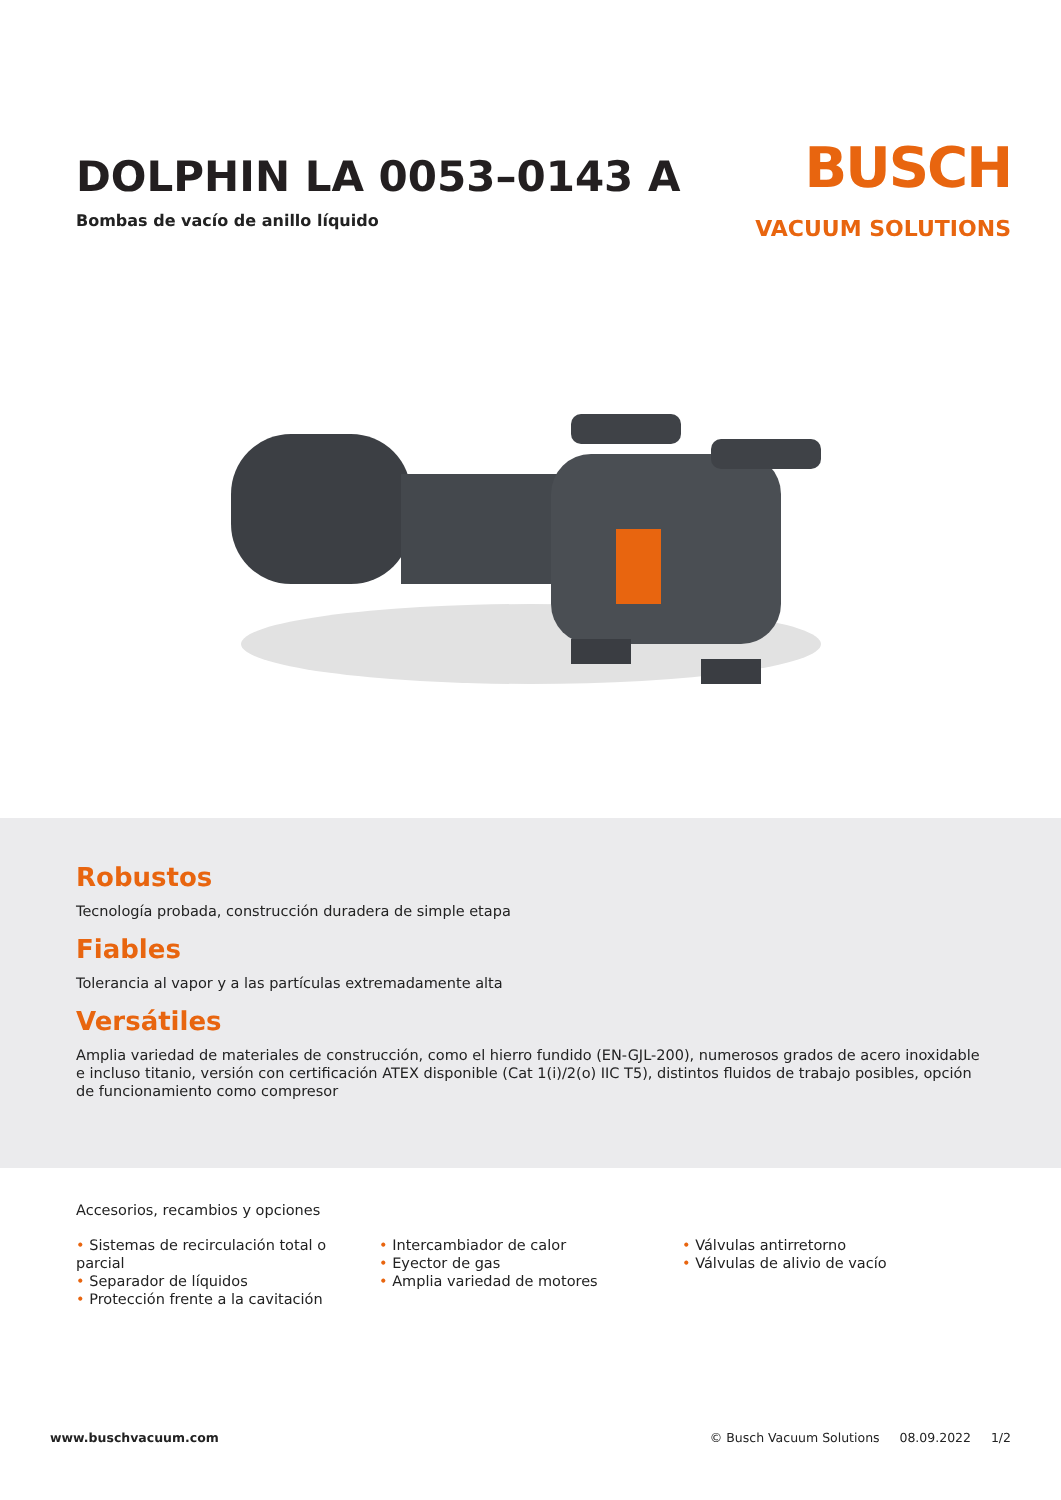DOLPHIN LA 0053–0143 A
Bombas de vacío de anillo líquido
BUSCH
VACUUM SOLUTIONS
Robustos
Tecnología probada, construcción duradera de simple etapa
Fiables
Tolerancia al vapor y a las partículas extremadamente alta
Versátiles
Amplia variedad de materiales de construcción, como el hierro fundido (EN-GJL-200), numerosos grados de acero inoxidable e incluso titanio, versión con certificación ATEX disponible (Cat 1(i)/2(o) IIC T5), distintos fluidos de trabajo posibles, opción de funcionamiento como compresor
Accesorios, recambios y opciones
• Sistemas de recirculación total o parcial
• Separador de líquidos
• Protección frente a la cavitación
• Intercambiador de calor
• Eyector de gas
• Amplia variedad de motores
• Válvulas antirretorno
• Válvulas de alivio de vacío
www.buschvacuum.com © Busch Vacuum Solutions 08.09.2022 1/2